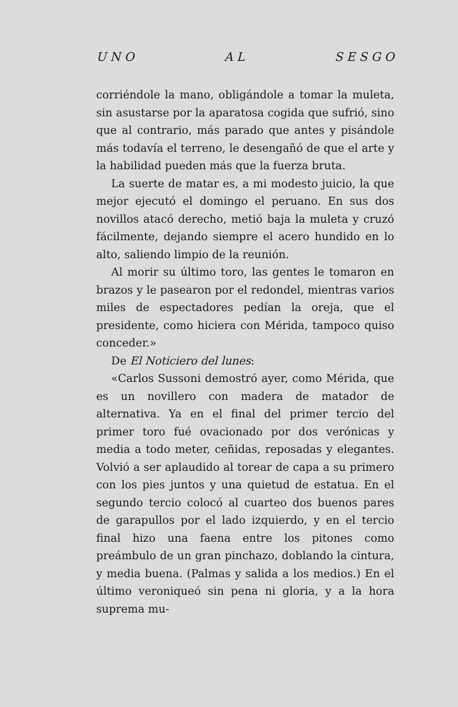U N O A L S E S G O
corriéndole la mano, obligándole a tomar la muleta, sin asustarse por la aparatosa cogida que sufrió, sino que al contrario, más parado que antes y pisándole más todavía el terreno, le desengañó de que el arte y la habilidad pueden más que la fuerza bruta.
La suerte de matar es, a mi modesto juicio, la que mejor ejecutó el domingo el peruano. En sus dos novillos atacó derecho, metió baja la muleta y cruzó fácilmente, dejando siempre el acero hundido en lo alto, saliendo limpio de la reunión.
Al morir su último toro, las gentes le tomaron en brazos y le pasearon por el redondel, mientras varios miles de espectadores pedían la oreja, que el presidente, como hiciera con Mérida, tampoco quiso conceder.»
De El Noticiero del lunes:
«Carlos Sussoni demostró ayer, como Mérida, que es un novillero con madera de matador de alternativa. Ya en el final del primer tercio del primer toro fué ovacionado por dos verónicas y media a todo meter, ceñidas, reposadas y elegantes. Volvió a ser aplaudido al torear de capa a su primero con los pies juntos y una quietud de estatua. En el segundo tercio colocó al cuarteo dos buenos pares de garapullos por el lado izquierdo, y en el tercio final hizo una faena entre los pitones como preámbulo de un gran pinchazo, doblando la cintura, y media buena. (Palmas y salida a los medios.) En el último veroniqueó sin pena ni gloria, y a la hora suprema mu-